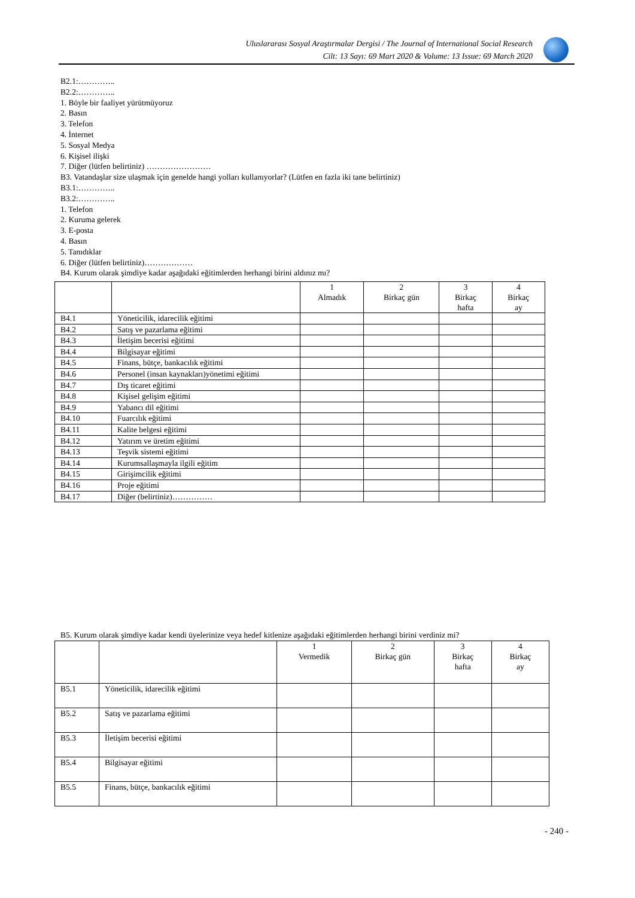Uluslararası Sosyal Araştırmalar Dergisi / The Journal of International Social Research
Cilt: 13 Sayı: 69 Mart 2020 & Volume: 13 Issue: 69 March 2020
B2.1:…………..
B2.2:…………..
1. Böyle bir faaliyet yürütmüyoruz
2. Basın
3. Telefon
4. İnternet
5. Sosyal Medya
6. Kişisel ilişki
7. Diğer (lütfen belirtiniz) ……………………
B3. Vatandaşlar size ulaşmak için genelde hangi yolları kullanıyorlar? (Lütfen en fazla iki tane belirtiniz)
B3.1:…………..
B3.2:…………..
1. Telefon
2. Kuruma gelerek
3. E-posta
4. Basın
5. Tanıdıklar
6. Diğer (lütfen belirtiniz)………………
B4. Kurum olarak şimdiye kadar aşağıdaki eğitimlerden herhangi birini aldınız mı?
| | | 1 Almadık | 2 Birkaç gün | 3 Birkaç hafta | 4 Birkaç ay |
| B4.1 | Yöneticilik, idarecilik eğitimi | | | | |
| B4.2 | Satış ve pazarlama eğitimi | | | | |
| B4.3 | İletişim becerisi eğitimi | | | | |
| B4.4 | Bilgisayar eğitimi | | | | |
| B4.5 | Finans, bütçe, bankacılık eğitimi | | | | |
| B4.6 | Personel (insan kaynakları)yönetimi eğitimi | | | | |
| B4.7 | Dış ticaret eğitimi | | | | |
| B4.8 | Kişisel gelişim eğitimi | | | | |
| B4.9 | Yabancı dil eğitimi | | | | |
| B4.10 | Fuarcılık eğitimi | | | | |
| B4.11 | Kalite belgesi eğitimi | | | | |
| B4.12 | Yatırım ve üretim eğitimi | | | | |
| B4.13 | Teşvik sistemi eğitimi | | | | |
| B4.14 | Kurumsallaşmayla ilgili eğitim | | | | |
| B4.15 | Girişimcilik eğitimi | | | | |
| B4.16 | Proje eğitimi | | | | |
| B4.17 | Diğer (belirtiniz)…………… | | | | |
B5. Kurum olarak şimdiye kadar kendi üyelerinize veya hedef kitlenize aşağıdaki eğitimlerden herhangi birini verdiniz mi?
| | | 1 Vermedik | 2 Birkaç gün | 3 Birkaç hafta | 4 Birkaç ay |
| B5.1 | Yöneticilik, idarecilik eğitimi | | | | |
| B5.2 | Satış ve pazarlama eğitimi | | | | |
| B5.3 | İletişim becerisi eğitimi | | | | |
| B5.4 | Bilgisayar eğitimi | | | | |
| B5.5 | Finans, bütçe, bankacılık eğitimi | | | | |
- 240 -